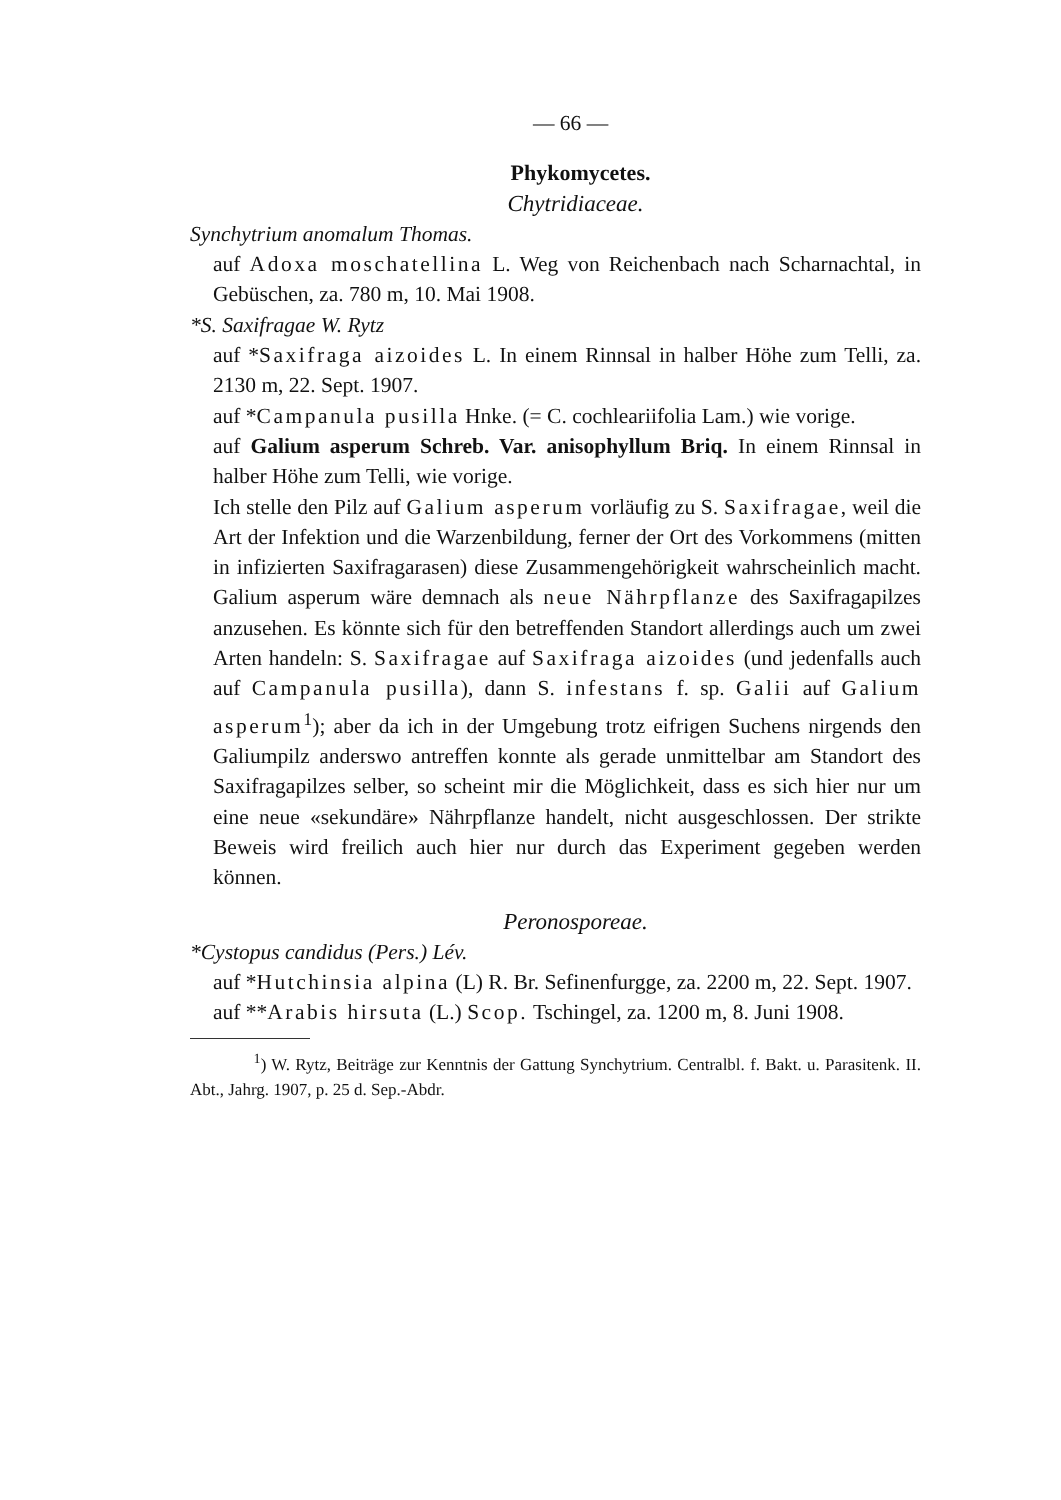— 66 —
Phykomycetes.
Chytridiaceae.
Synchytrium anomalum Thomas.
auf Adoxa moschatellina L. Weg von Reichenbach nach Scharnachtal, in Gebüschen, za. 780 m, 10. Mai 1908.
*S. Saxifragae W. Rytz
auf *Saxifraga aizoides L. In einem Rinnsal in halber Höhe zum Telli, za. 2130 m, 22. Sept. 1907.
auf *Campanula pusilla Hnke. (= C. cochleariifolia Lam.) wie vorige.
auf Galium asperum Schreb. Var. anisophyllum Briq. In einem Rinnsal in halber Höhe zum Telli, wie vorige.
Ich stelle den Pilz auf Galium asperum vorläufig zu S. Saxifragae, weil die Art der Infektion und die Warzenbildung, ferner der Ort des Vorkommens (mitten in infizierten Saxifragarasen) diese Zusammengehörigkeit wahrscheinlich macht. Galium asperum wäre demnach als neue Nährpflanze des Saxifragapilzes anzusehen. Es könnte sich für den betreffenden Standort allerdings auch um zwei Arten handeln: S. Saxifragae auf Saxifraga aizoides (und jedenfalls auch auf Campanula pusilla), dann S. infestans f. sp. Galii auf Galium asperum<sup>1</sup>); aber da ich in der Umgebung trotz eifrigen Suchens nirgends den Galiumpilz anderswo antreffen konnte als gerade unmittelbar am Standort des Saxifragapilzes selber, so scheint mir die Möglichkeit, dass es sich hier nur um eine neue «sekundäre» Nährpflanze handelt, nicht ausgeschlossen. Der strikte Beweis wird freilich auch hier nur durch das Experiment gegeben werden können.
Peronosporeae.
*Cystopus candidus (Pers.) Lév.
auf *Hutchinsia alpina (L) R. Br. Sefinenfurgge, za. 2200 m, 22. Sept. 1907.
auf **Arabis hirsuta (L.) Scop. Tschingel, za. 1200 m, 8. Juni 1908.
<sup>1</sup>) W. Rytz, Beiträge zur Kenntnis der Gattung Synchytrium. Centralbl. f. Bakt. u. Parasitenk. II. Abt., Jahrg. 1907, p. 25 d. Sep.-Abdr.